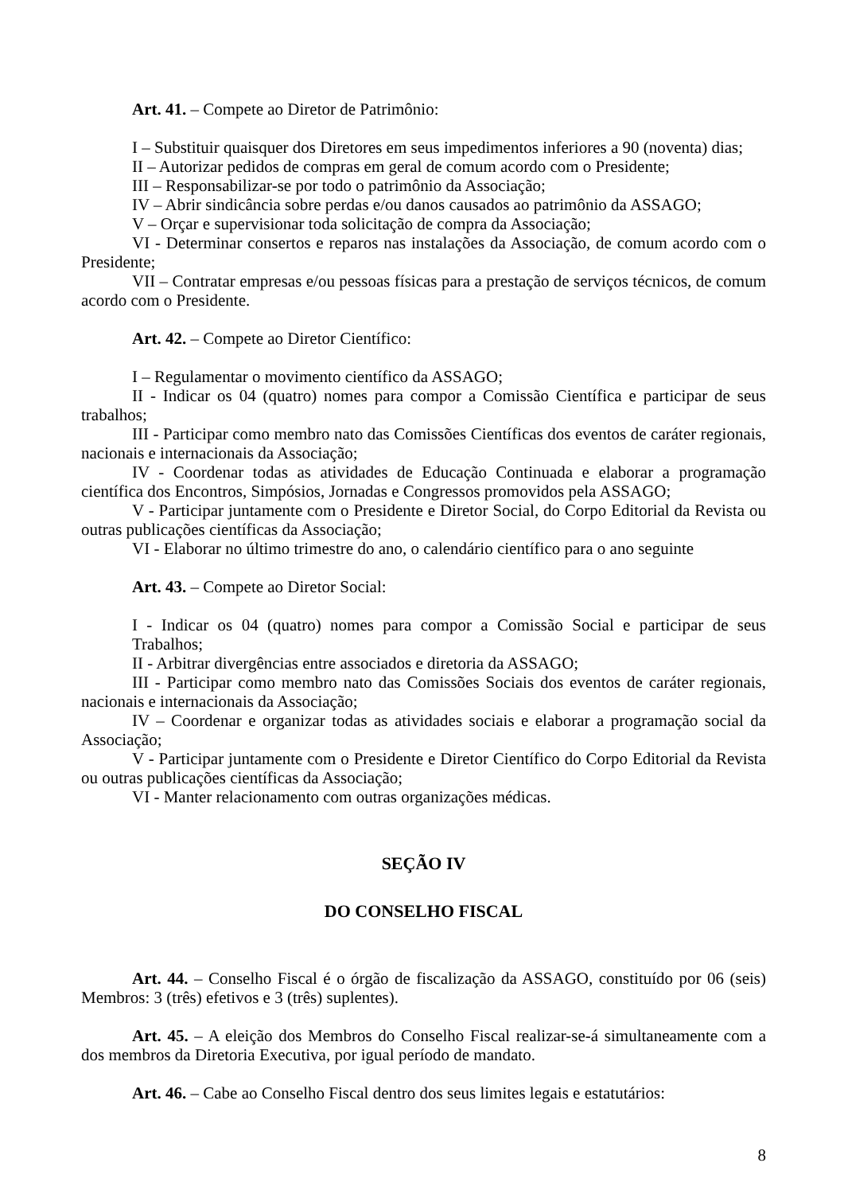Art. 41. – Compete ao Diretor de Patrimônio:
I – Substituir quaisquer dos Diretores em seus impedimentos inferiores a 90 (noventa) dias;
II – Autorizar pedidos de compras em geral de comum acordo com o Presidente;
III – Responsabilizar-se por todo o patrimônio da Associação;
IV – Abrir sindicância sobre perdas e/ou danos causados ao patrimônio da ASSAGO;
V – Orçar e supervisionar toda solicitação de compra da Associação;
VI - Determinar consertos e reparos nas instalações da Associação, de comum acordo com o Presidente;
VII – Contratar empresas e/ou pessoas físicas para a prestação de serviços técnicos, de comum acordo com o Presidente.
Art. 42. – Compete ao Diretor Científico:
I – Regulamentar o movimento científico da ASSAGO;
II - Indicar os 04 (quatro) nomes para compor a Comissão Científica e participar de seus trabalhos;
III - Participar como membro nato das Comissões Científicas dos eventos de caráter regionais, nacionais e internacionais da Associação;
IV - Coordenar todas as atividades de Educação Continuada e elaborar a programação científica dos Encontros, Simpósios, Jornadas e Congressos promovidos pela ASSAGO;
V - Participar juntamente com o Presidente e Diretor Social, do Corpo Editorial da Revista ou outras publicações científicas da Associação;
VI - Elaborar no último trimestre do ano, o calendário científico para o ano seguinte
Art. 43. – Compete ao Diretor Social:
I - Indicar os 04 (quatro) nomes para compor a Comissão Social e participar de seus Trabalhos;
II - Arbitrar divergências entre associados e diretoria da ASSAGO;
III - Participar como membro nato das Comissões Sociais dos eventos de caráter regionais, nacionais e internacionais da Associação;
IV – Coordenar e organizar todas as atividades sociais e elaborar a programação social da Associação;
V - Participar juntamente com o Presidente e Diretor Científico do Corpo Editorial da Revista ou outras publicações científicas da Associação;
VI - Manter relacionamento com outras organizações médicas.
SEÇÃO IV
DO CONSELHO FISCAL
Art. 44. – Conselho Fiscal é o órgão de fiscalização da ASSAGO, constituído por 06 (seis) Membros: 3 (três) efetivos e 3 (três) suplentes).
Art. 45. – A eleição dos Membros do Conselho Fiscal realizar-se-á simultaneamente com a dos membros da Diretoria Executiva, por igual período de mandato.
Art. 46. – Cabe ao Conselho Fiscal dentro dos seus limites legais e estatutários:
8